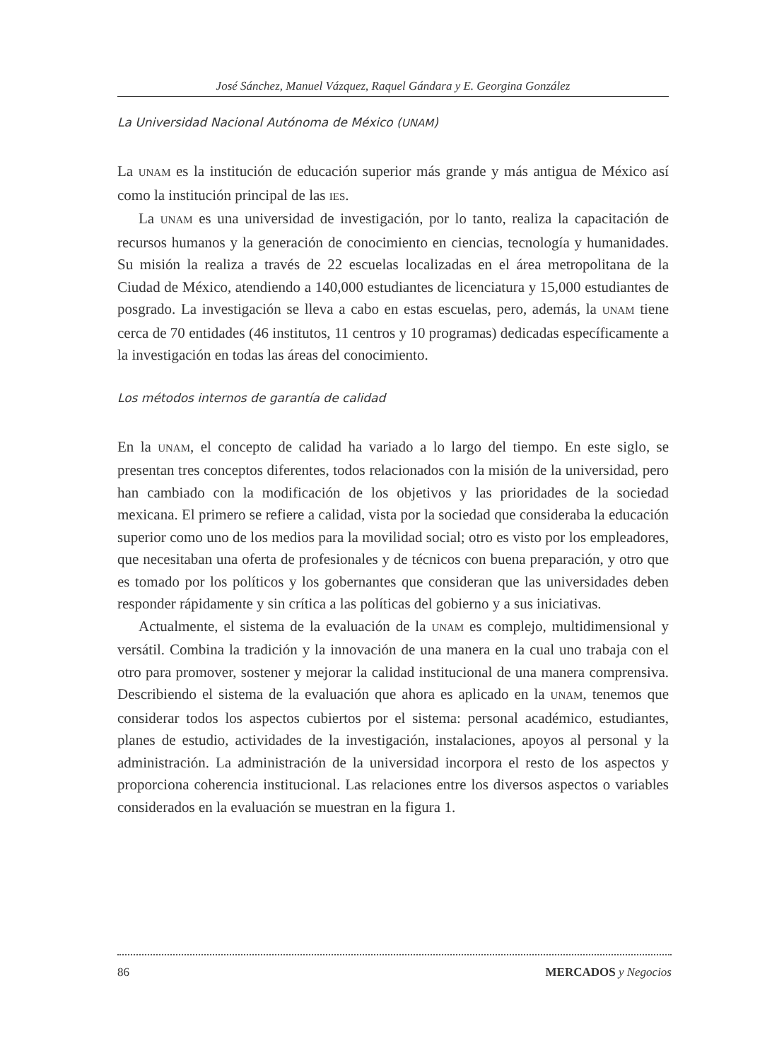José Sánchez, Manuel Vázquez, Raquel Gándara y E. Georgina González
La Universidad Nacional Autónoma de México (UNAM)
La UNAM es la institución de educación superior más grande y más antigua de México así como la institución principal de las IES.
La UNAM es una universidad de investigación, por lo tanto, realiza la capacitación de recursos humanos y la generación de conocimiento en ciencias, tecnología y humanidades. Su misión la realiza a través de 22 escuelas localizadas en el área metropolitana de la Ciudad de México, atendiendo a 140,000 estudiantes de licenciatura y 15,000 estudiantes de posgrado. La investigación se lleva a cabo en estas escuelas, pero, además, la UNAM tiene cerca de 70 entidades (46 institutos, 11 centros y 10 programas) dedicadas específicamente a la investigación en todas las áreas del conocimiento.
Los métodos internos de garantía de calidad
En la UNAM, el concepto de calidad ha variado a lo largo del tiempo. En este siglo, se presentan tres conceptos diferentes, todos relacionados con la misión de la universidad, pero han cambiado con la modificación de los objetivos y las prioridades de la sociedad mexicana. El primero se refiere a calidad, vista por la sociedad que consideraba la educación superior como uno de los medios para la movilidad social; otro es visto por los empleadores, que necesitaban una oferta de profesionales y de técnicos con buena preparación, y otro que es tomado por los políticos y los gobernantes que consideran que las universidades deben responder rápidamente y sin crítica a las políticas del gobierno y a sus iniciativas.
Actualmente, el sistema de la evaluación de la UNAM es complejo, multidimensional y versátil. Combina la tradición y la innovación de una manera en la cual uno trabaja con el otro para promover, sostener y mejorar la calidad institucional de una manera comprensiva. Describiendo el sistema de la evaluación que ahora es aplicado en la UNAM, tenemos que considerar todos los aspectos cubiertos por el sistema: personal académico, estudiantes, planes de estudio, actividades de la investigación, instalaciones, apoyos al personal y la administración. La administración de la universidad incorpora el resto de los aspectos y proporciona coherencia institucional. Las relaciones entre los diversos aspectos o variables considerados en la evaluación se muestran en la figura 1.
86 MERCADOS y Negocios